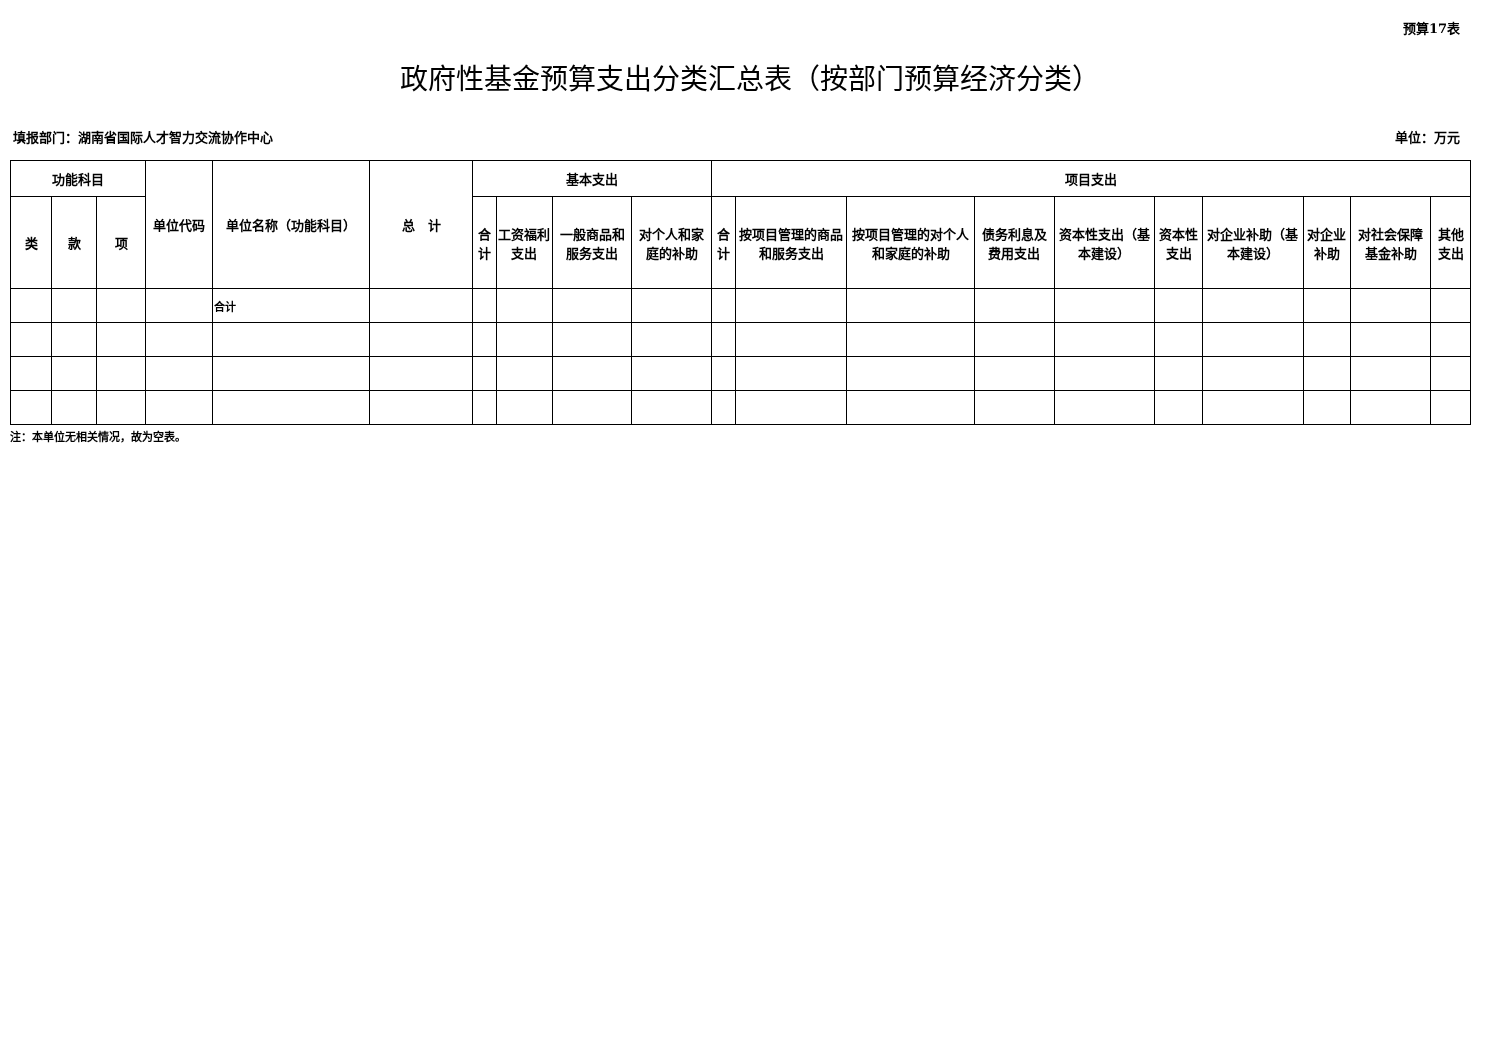预算17表
政府性基金预算支出分类汇总表（按部门预算经济分类）
填报部门：湖南省国际人才智力交流协作中心 单位：万元
| 功能科目 | | | 单位代码 | 单位名称（功能科目） | 总 计 | 基本支出 | | | | 项目支出 | | | | | | | | | |
| --- | --- | --- | --- | --- | --- | --- | --- | --- | --- | --- | --- | --- | --- | --- | --- | --- | --- | --- | --- |
| 类 | 款 | 项 | | | | 合计 | 工资福利支出 | 一般商品和服务支出 | 对个人和家庭的补助 | 合计 | 按项目管理的商品和服务支出 | 按项目管理的对个人和家庭的补助 | 债务利息及费用支出 | 资本性支出（基本建设） | 资本性支出 | 对企业补助（基本建设） | 对企业补助 | 对社会保障基金补助 | 其他支出 |
| | | | | 合计 | | | | | | | | | | | | | | | |
注：本单位无相关情况，故为空表。